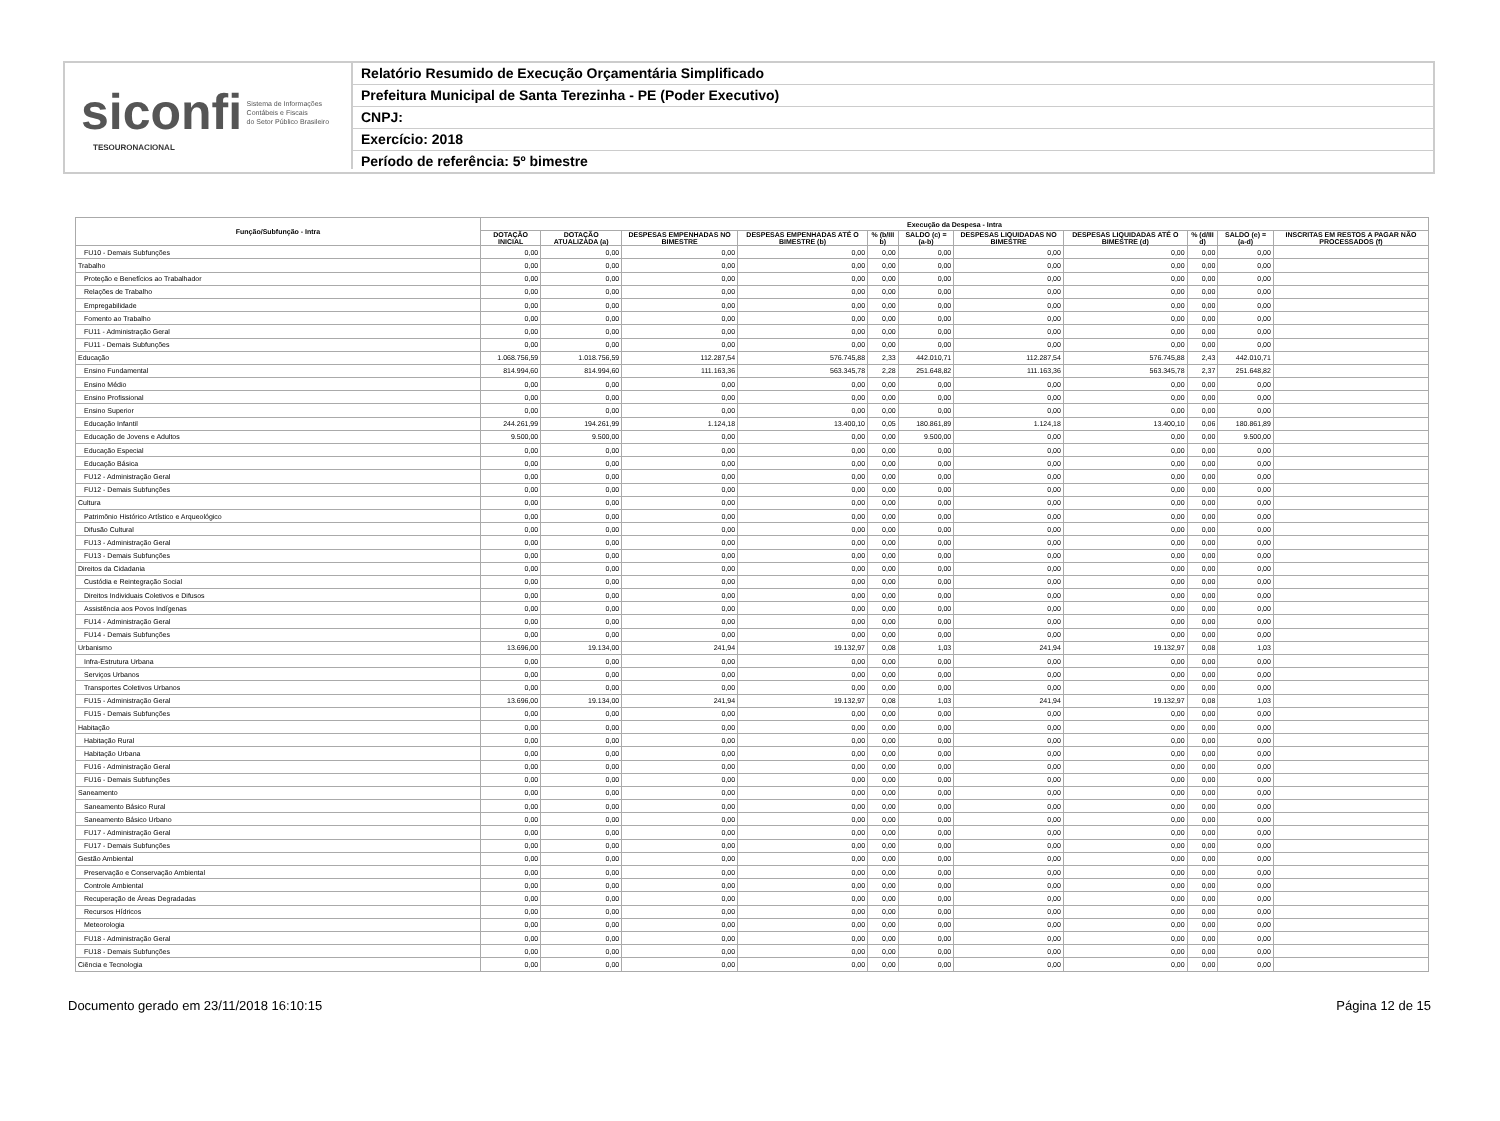siconfi Sistema de Informações
Contábeis e Fiscais
do Setor Público Brasileiro
TESOURONACIONAL
Relatório Resumido de Execução Orçamentária Simplificado
Prefeitura Municipal de Santa Terezinha - PE (Poder Executivo)
CNPJ:
Exercício: 2018
Período de referência: 5º bimestre
| Função/Subfunção - Intra | Execução da Despesa - Intra | | | | | | | | | | |
| --- | --- | --- | --- | --- | --- | --- | --- | --- | --- | --- | --- |
| | DOTAÇÃO INICIAL | DOTAÇÃO ATUALIZADA (a) | DESPESAS EMPENHADAS NO BIMESTRE | DESPESAS EMPENHADAS ATÉ O BIMESTRE (b) | % (b/III b) | SALDO (c) = (a-b) | DESPESAS LIQUIDADAS NO BIMESTRE | DESPESAS LIQUIDADAS ATÉ O BIMESTRE (d) | % (d/III d) | SALDO (e) = (a-d) | INSCRITAS EM RESTOS A PAGAR NÃO PROCESSADOS (f) |
| FU10 - Demais Subfunções | 0,00 | 0,00 | 0,00 | 0,00 | 0,00 | 0,00 | 0,00 | 0,00 | 0,00 | 0,00 | |
| Trabalho | 0,00 | 0,00 | 0,00 | 0,00 | 0,00 | 0,00 | 0,00 | 0,00 | 0,00 | 0,00 | |
| Proteção e Benefícios ao Trabalhador | 0,00 | 0,00 | 0,00 | 0,00 | 0,00 | 0,00 | 0,00 | 0,00 | 0,00 | 0,00 | |
| Relações de Trabalho | 0,00 | 0,00 | 0,00 | 0,00 | 0,00 | 0,00 | 0,00 | 0,00 | 0,00 | 0,00 | |
| Empregabilidade | 0,00 | 0,00 | 0,00 | 0,00 | 0,00 | 0,00 | 0,00 | 0,00 | 0,00 | 0,00 | |
| Fomento ao Trabalho | 0,00 | 0,00 | 0,00 | 0,00 | 0,00 | 0,00 | 0,00 | 0,00 | 0,00 | 0,00 | |
| FU11 - Administração Geral | 0,00 | 0,00 | 0,00 | 0,00 | 0,00 | 0,00 | 0,00 | 0,00 | 0,00 | 0,00 | |
| FU11 - Demais Subfunções | 0,00 | 0,00 | 0,00 | 0,00 | 0,00 | 0,00 | 0,00 | 0,00 | 0,00 | 0,00 | |
| Educação | 1.068.756,59 | 1.018.756,59 | 112.287,54 | 576.745,88 | 2,33 | 442.010,71 | 112.287,54 | 576.745,88 | 2,43 | 442.010,71 | |
| Ensino Fundamental | 814.994,60 | 814.994,60 | 111.163,36 | 563.345,78 | 2,28 | 251.648,82 | 111.163,36 | 563.345,78 | 2,37 | 251.648,82 | |
| Ensino Médio | 0,00 | 0,00 | 0,00 | 0,00 | 0,00 | 0,00 | 0,00 | 0,00 | 0,00 | 0,00 | |
| Ensino Profissional | 0,00 | 0,00 | 0,00 | 0,00 | 0,00 | 0,00 | 0,00 | 0,00 | 0,00 | 0,00 | |
| Ensino Superior | 0,00 | 0,00 | 0,00 | 0,00 | 0,00 | 0,00 | 0,00 | 0,00 | 0,00 | 0,00 | |
| Educação Infantil | 244.261,99 | 194.261,99 | 1.124,18 | 13.400,10 | 0,05 | 180.861,89 | 1.124,18 | 13.400,10 | 0,06 | 180.861,89 | |
| Educação de Jovens e Adultos | 9.500,00 | 9.500,00 | 0,00 | 0,00 | 0,00 | 9.500,00 | 0,00 | 0,00 | 0,00 | 9.500,00 | |
| Educação Especial | 0,00 | 0,00 | 0,00 | 0,00 | 0,00 | 0,00 | 0,00 | 0,00 | 0,00 | 0,00 | |
| Educação Básica | 0,00 | 0,00 | 0,00 | 0,00 | 0,00 | 0,00 | 0,00 | 0,00 | 0,00 | 0,00 | |
| FU12 - Administração Geral | 0,00 | 0,00 | 0,00 | 0,00 | 0,00 | 0,00 | 0,00 | 0,00 | 0,00 | 0,00 | |
| FU12 - Demais Subfunções | 0,00 | 0,00 | 0,00 | 0,00 | 0,00 | 0,00 | 0,00 | 0,00 | 0,00 | 0,00 | |
| Cultura | 0,00 | 0,00 | 0,00 | 0,00 | 0,00 | 0,00 | 0,00 | 0,00 | 0,00 | 0,00 | |
| Patrimônio Histórico Artístico e Arqueológico | 0,00 | 0,00 | 0,00 | 0,00 | 0,00 | 0,00 | 0,00 | 0,00 | 0,00 | 0,00 | |
| Difusão Cultural | 0,00 | 0,00 | 0,00 | 0,00 | 0,00 | 0,00 | 0,00 | 0,00 | 0,00 | 0,00 | |
| FU13 - Administração Geral | 0,00 | 0,00 | 0,00 | 0,00 | 0,00 | 0,00 | 0,00 | 0,00 | 0,00 | 0,00 | |
| FU13 - Demais Subfunções | 0,00 | 0,00 | 0,00 | 0,00 | 0,00 | 0,00 | 0,00 | 0,00 | 0,00 | 0,00 | |
| Direitos da Cidadania | 0,00 | 0,00 | 0,00 | 0,00 | 0,00 | 0,00 | 0,00 | 0,00 | 0,00 | 0,00 | |
| Custódia e Reintegração Social | 0,00 | 0,00 | 0,00 | 0,00 | 0,00 | 0,00 | 0,00 | 0,00 | 0,00 | 0,00 | |
| Direitos Individuais Coletivos e Difusos | 0,00 | 0,00 | 0,00 | 0,00 | 0,00 | 0,00 | 0,00 | 0,00 | 0,00 | 0,00 | |
| Assistência aos Povos Indígenas | 0,00 | 0,00 | 0,00 | 0,00 | 0,00 | 0,00 | 0,00 | 0,00 | 0,00 | 0,00 | |
| FU14 - Administração Geral | 0,00 | 0,00 | 0,00 | 0,00 | 0,00 | 0,00 | 0,00 | 0,00 | 0,00 | 0,00 | |
| FU14 - Demais Subfunções | 0,00 | 0,00 | 0,00 | 0,00 | 0,00 | 0,00 | 0,00 | 0,00 | 0,00 | 0,00 | |
| Urbanismo | 13.696,00 | 19.134,00 | 241,94 | 19.132,97 | 0,08 | 1,03 | 241,94 | 19.132,97 | 0,08 | 1,03 | |
| Infra-Estrutura Urbana | 0,00 | 0,00 | 0,00 | 0,00 | 0,00 | 0,00 | 0,00 | 0,00 | 0,00 | 0,00 | |
| Serviços Urbanos | 0,00 | 0,00 | 0,00 | 0,00 | 0,00 | 0,00 | 0,00 | 0,00 | 0,00 | 0,00 | |
| Transportes Coletivos Urbanos | 0,00 | 0,00 | 0,00 | 0,00 | 0,00 | 0,00 | 0,00 | 0,00 | 0,00 | 0,00 | |
| FU15 - Administração Geral | 13.696,00 | 19.134,00 | 241,94 | 19.132,97 | 0,08 | 1,03 | 241,94 | 19.132,97 | 0,08 | 1,03 | |
| FU15 - Demais Subfunções | 0,00 | 0,00 | 0,00 | 0,00 | 0,00 | 0,00 | 0,00 | 0,00 | 0,00 | 0,00 | |
| Habitação | 0,00 | 0,00 | 0,00 | 0,00 | 0,00 | 0,00 | 0,00 | 0,00 | 0,00 | 0,00 | |
| Habitação Rural | 0,00 | 0,00 | 0,00 | 0,00 | 0,00 | 0,00 | 0,00 | 0,00 | 0,00 | 0,00 | |
| Habitação Urbana | 0,00 | 0,00 | 0,00 | 0,00 | 0,00 | 0,00 | 0,00 | 0,00 | 0,00 | 0,00 | |
| FU16 - Administração Geral | 0,00 | 0,00 | 0,00 | 0,00 | 0,00 | 0,00 | 0,00 | 0,00 | 0,00 | 0,00 | |
| FU16 - Demais Subfunções | 0,00 | 0,00 | 0,00 | 0,00 | 0,00 | 0,00 | 0,00 | 0,00 | 0,00 | 0,00 | |
| Saneamento | 0,00 | 0,00 | 0,00 | 0,00 | 0,00 | 0,00 | 0,00 | 0,00 | 0,00 | 0,00 | |
| Saneamento Básico Rural | 0,00 | 0,00 | 0,00 | 0,00 | 0,00 | 0,00 | 0,00 | 0,00 | 0,00 | 0,00 | |
| Saneamento Básico Urbano | 0,00 | 0,00 | 0,00 | 0,00 | 0,00 | 0,00 | 0,00 | 0,00 | 0,00 | 0,00 | |
| FU17 - Administração Geral | 0,00 | 0,00 | 0,00 | 0,00 | 0,00 | 0,00 | 0,00 | 0,00 | 0,00 | 0,00 | |
| FU17 - Demais Subfunções | 0,00 | 0,00 | 0,00 | 0,00 | 0,00 | 0,00 | 0,00 | 0,00 | 0,00 | 0,00 | |
| Gestão Ambiental | 0,00 | 0,00 | 0,00 | 0,00 | 0,00 | 0,00 | 0,00 | 0,00 | 0,00 | 0,00 | |
| Preservação e Conservação Ambiental | 0,00 | 0,00 | 0,00 | 0,00 | 0,00 | 0,00 | 0,00 | 0,00 | 0,00 | 0,00 | |
| Controle Ambiental | 0,00 | 0,00 | 0,00 | 0,00 | 0,00 | 0,00 | 0,00 | 0,00 | 0,00 | 0,00 | |
| Recuperação de Áreas Degradadas | 0,00 | 0,00 | 0,00 | 0,00 | 0,00 | 0,00 | 0,00 | 0,00 | 0,00 | 0,00 | |
| Recursos Hídricos | 0,00 | 0,00 | 0,00 | 0,00 | 0,00 | 0,00 | 0,00 | 0,00 | 0,00 | 0,00 | |
| Meteorologia | 0,00 | 0,00 | 0,00 | 0,00 | 0,00 | 0,00 | 0,00 | 0,00 | 0,00 | 0,00 | |
| FU18 - Administração Geral | 0,00 | 0,00 | 0,00 | 0,00 | 0,00 | 0,00 | 0,00 | 0,00 | 0,00 | 0,00 | |
| FU18 - Demais Subfunções | 0,00 | 0,00 | 0,00 | 0,00 | 0,00 | 0,00 | 0,00 | 0,00 | 0,00 | 0,00 | |
| Ciência e Tecnologia | 0,00 | 0,00 | 0,00 | 0,00 | 0,00 | 0,00 | 0,00 | 0,00 | 0,00 | 0,00 | |
Documento gerado em 23/11/2018 16:10:15 Página 12 de 15